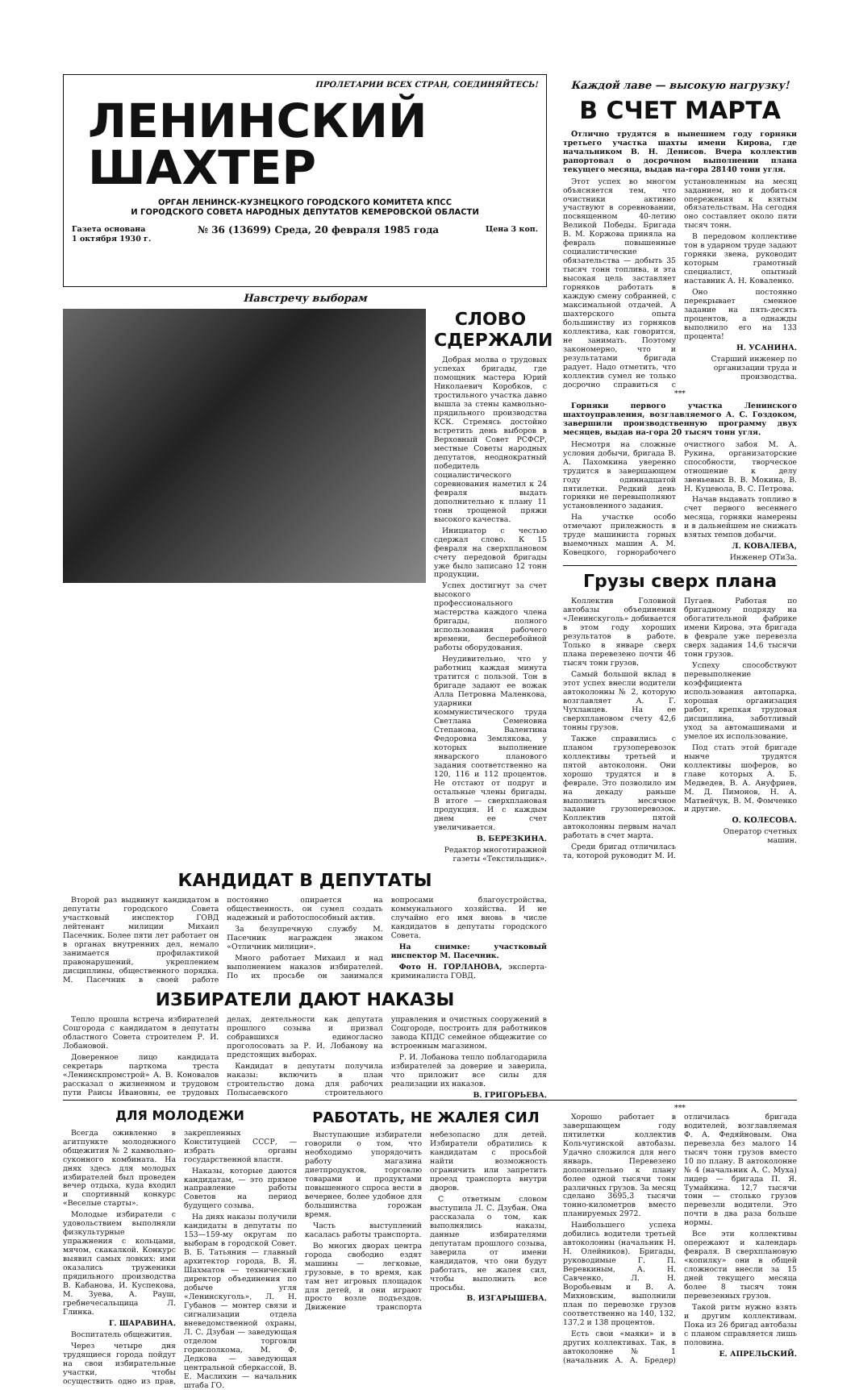ПРОЛЕТАРИИ ВСЕХ СТРАН, СОЕДИНЯЙТЕСЬ!
ЛЕНИНСКИЙ
ШАХТЕР
ОРГАН ЛЕНИНСК-КУЗНЕЦКОГО ГОРОДСКОГО КОМИТЕТА КПСС
И ГОРОДСКОГО СОВЕТА НАРОДНЫХ ДЕПУТАТОВ КЕМЕРОВСКОЙ ОБЛАСТИ
Газета основана
1 октября 1930 г. № 36 (13699) Среда, 20 февраля 1985 года Цена 3 коп.
Навстречу выборам
СЛОВО СДЕРЖАЛИ
Добрая молва о трудовых успехах бригады, где помощник мастера Юрий Николаевич Коробков, с тростильного участка давно вышла за стены камвольно-прядильного производства КСК. Стремясь достойно встретить день выборов в Верховный Совет РСФСР, местные Советы народных депутатов, неоднократный победитель социалистического соревнования наметил к 24 февраля выдать дополнительно к плану 11 тонн трощеной пряжи высокого качества.
Инициатор с честью сдержал слово. К 15 февраля на сверхплановом счету передовой бригады уже было записано 12 тонн продукции.
Успех достигнут за счет высокого профессионального мастерства каждого члена бригады, полного использования рабочего времени, бесперебойной работы оборудования.
Неудивительно, что у работниц каждая минута тратится с пользой. Тон в бригаде задают ее вожак Алла Петровна Маленкова, ударники коммунистического труда Светлана Семеновна Степанова, Валентина Федоровна Землякова, у которых выполнение январского планового задания соответственно на 120, 116 и 112 процентов. Не отстают от подруг и остальные члены бригады. В итоге — сверхплановая продукция. И с каждым днем ее счет увеличивается.
В. БЕРЕЗКИНА.
Редактор многотиражной газеты «Текстильщик».
КАНДИДАТ В ДЕПУТАТЫ
Второй раз выдвинут кандидатом в депутаты городского Совета участковый инспектор ГОВД лейтенант милиции Михаил Пасечник. Более пяти лет работает он в органах внутренних дел, немало занимается профилактикой правонарушений, укреплением дисциплины, общественного порядка. М. Пасечник в своей работе постоянно опирается на общественность, он сумел создать надежный и работоспособный актив.
За безупречную службу М. Пасечник награжден знаком «Отличник милиции».
Много работает Михаил и над выполнением наказов избирателей. По их просьбе он занимался вопросами благоустройства, коммунального хозяйства. И не случайно его имя вновь в числе кандидатов в депутаты городского Совета.
На снимке: участковый инспектор М. Пасечник.
Фото Н. ГОРЛАНОВА, эксперта-криминалиста ГОВД.
ИЗБИРАТЕЛИ ДАЮТ НАКАЗЫ
Тепло прошла встреча избирателей Соцгорода с кандидатом в депутаты областного Совета строителем Р. И. Лобановой.
Доверенное лицо кандидата секретарь парткома треста «Ленинскпромстрой» А. В. Коновалов рассказал о жизненном и трудовом пути Раисы Ивановны, ее трудовых делах, деятельности как депутата прошлого созыва и призвал собравшихся единогласно проголосовать за Р. И. Лобанову на предстоящих выборах.
Кандидат в депутаты получила наказы: включить в план строительство дома для рабочих Полысаевского строительного управления и очистных сооружений в Соцгороде, построить для работников завода КПДС семейное общежитие со встроенным магазином.
Р. И. Лобанова тепло поблагодарила избирателей за доверие и заверила, что приложит все силы для реализации их наказов.
В. ГРИГОРЬЕВА.
Каждой лаве — высокую нагрузку!
В СЧЕТ МАРТА
Отлично трудятся в нынешнем году горняки третьего участка шахты имени Кирова, где начальником В. Н. Денисов. Вчера коллектив рапортовал о досрочном выполнении плана текущего месяца, выдав на-гора 28140 тонн угля.
Этот успех во многом объясняется тем, что очистники активно участвуют в соревновании, посвященном 40-летию Великой Победы. Бригада В. М. Коржова приняла на февраль повышенные социалистические обязательства — добыть 35 тысяч тонн топлива, и эта высокая цель заставляет горняков работать в каждую смену собранней, с максимальной отдачей. А шахтерского опыта большинству из горняков коллектива, как говорится, не занимать. Поэтому закономерно, что и результатами бригада радует. Надо отметить, что коллектив сумел не только досрочно справиться с установленным на месяц заданием, но и добиться опережения к взятым обязательствам. На сегодня оно составляет около пяти тысяч тонн.
В передовом коллективе тон в ударном труде задают горняки звена, руководит которым грамотный специалист, опытный наставник А. Н. Коваленко.
Оно постоянно перекрывает сменное задание на пять-десять процентов, а однажды выполнило его на 133 процента!
Н. УСАНИНА.
Старший инженер по организации труда и производства.
***
Горняки первого участка Ленинского шахтоуправления, возглавляемого А. С. Гоздоком, завершили производственную программу двух месяцев, выдав на-гора 20 тысяч тонн угля.
Несмотря на сложные условия добычи, бригада В. А. Пахомкина уверенно трудится в завершающем году одиннадцатой пятилетки. Редкий день горняки не перевыполняют установленного задания.
На участке особо отмечают прилежность в труде машиниста горных выемочных машин А. М. Ковецкого, горнорабочего очистного забоя М. А. Рукина, организаторские способности, творческое отношение к делу звеньевых В. В. Мокина, В. Н. Куцевола, В. С. Петрова.
Начав выдавать топливо в счет первого весеннего месяца, горняки намерены и в дальнейшем не снижать взятых темпов добычи.
Л. КОВАЛЕВА,
Инженер ОТиЗа.
Грузы сверх плана
Коллектив Головной автобазы объединения «Ленинскуголь» добивается в этом году хороших результатов в работе. Только в январе сверх плана перевезено почти 46 тысяч тонн грузов.
Самый большой вклад в этот успех внесли водители автоколонны № 2, которую возглавляет А. Г. Чухланцев. На ее сверхплановом счету 42,6 тонны грузов.
Также справились с планом грузоперевозок коллективы третьей и пятой автоколонн. Они хорошо трудятся и в феврале. Это позволило им на декаду раньше выполнить месячное задание грузоперевозок. Коллектив пятой автоколонны первым начал работать в счет марта.
Среди бригад отличилась та, которой руководит М. И. Пугаев. Работая по бригадному подряду на обогатительной фабрике имени Кирова, эта бригада в феврале уже перевезла сверх задания 14,6 тысячи тонн грузов.
Успеху способствуют перевыполнение коэффициента использования автопарка, хорошая организация работ, крепкая трудовая дисциплина, заботливый уход за автомашинами и умелое их использование.
Под стать этой бригаде нынче трудятся коллективы шоферов, во главе которых А. Б. Медведев, В. А. Ануфриев, М. Д. Пимонов, Н. А. Матвейчук, В. М. Фомченко и другие.
О. КОЛЕСОВА.
Оператор счетных машин.
ДЛЯ МОЛОДЕЖИ
Всегда оживленно в агитпункте молодежного общежития № 2 камвольно-суконного комбината. На днях здесь для молодых избирателей был проведен вечер отдыха, куда входил и спортивный конкурс «Веселые старты».
Молодые избиратели с удовольствием выполняли физкультурные упражнения с кольцами, мячом, скакалкой. Конкурс выявил самых ловких: ими оказались труженики прядильного производства В. Кабанова, И. Куспекова, М. Зуева, А. Рауш, гребнечесальщица Л. Глинка.
Г. ШАРАВИНА.
Воспитатель общежития.
Через четыре дня трудящиеся города пойдут на свои избирательные участки, чтобы осуществить одно из прав, закрепленных Конституцией СССР, — избрать органы государственной власти.
Наказы, которые даются кандидатам, — это прямое направление работы Советов на период будущего созыва.
На днях наказы получили кандидаты в депутаты по 153—159-му округам по выборам в городской Совет. В. Б. Татьянин — главный архитектор города, В. Я. Шахматов — технический директор объединения по добыче угля «Ленинскуголь», Л. Н. Губанов — монтер связи и сигнализации отдела вневедомственной охраны, Л. С. Дзубан — заведующая отделом торговли горисполкома, М. Ф. Дедкова — заведующая центральной сберкассой, В. Е. Маслихин — начальник штаба ГО.
РАБОТАТЬ, НЕ ЖАЛЕЯ СИЛ
Выступающие избиратели говорили о том, что необходимо упорядочить работу магазина диетпродуктов, торговлю товарами и продуктами повышенного спроса вести в вечернее, более удобное для большинства горожан время.
Часть выступлений касалась работы транспорта.
Во многих дворах центра города свободно ездят машины — легковые, грузовые, в то время, как там нет игровых площадок для детей, и они играют просто возле подъездов. Движение транспорта небезопасно для детей. Избиратели обратились к кандидатам с просьбой найти возможность ограничить или запретить проезд транспорта внутри дворов.
С ответным словом выступила Л. С. Дзубан. Она рассказала о том, как выполнялись наказы, данные избирателями депутатам прошлого созыва, заверила от имени кандидатов, что они будут работать, не жалея сил, чтобы выполнить все просьбы.
В. ИЗГАРЫШЕВА.
***
Хорошо работает в завершающем году пятилетки коллектив Кольчугинской автобазы. Удачно сложился для него январь. Перевезено дополнительно к плану более одной тысячи тонн различных грузов. За месяц сделано 3695,3 тысячи тонно-километров вместо планируемых 2972.
Наибольшего успеха добились водители третьей автоколонны (начальник Н. Н. Олейников). Бригады, руководимые Г. П. Веревкиным, А. Н. Савченко, Л. Н. Воробьевым и В. А. Михновским, выполнили план по перевозке грузов соответственно на 140, 132, 137,2 и 138 процентов.
Есть свои «маяки» и в других коллективах. Так, в автоколонне № 1 (начальник А. А. Бредер) отличилась бригада водителей, возглавляемая Ф. А. Федяйновым. Она перевезла без малого 14 тысяч тонн грузов вместо 10 по плану. В автоколонне № 4 (начальник А. С. Муха) лидер — бригада П. Я. Тумайкина. 12,7 тысячи тонн — столько грузов перевезли водители. Это почти в два раза больше нормы.
Все эти коллективы опережают и календарь февраля. В сверхплановую «копилку» они в общей сложности внесли за 15 дней текущего месяца более 8 тысяч тонн перевезенных грузов.
Такой ритм нужно взять и другим коллективам. Пока из 26 бригад автобазы с планом справляется лишь половина.
Е. АПРЕЛЬСКИЙ.